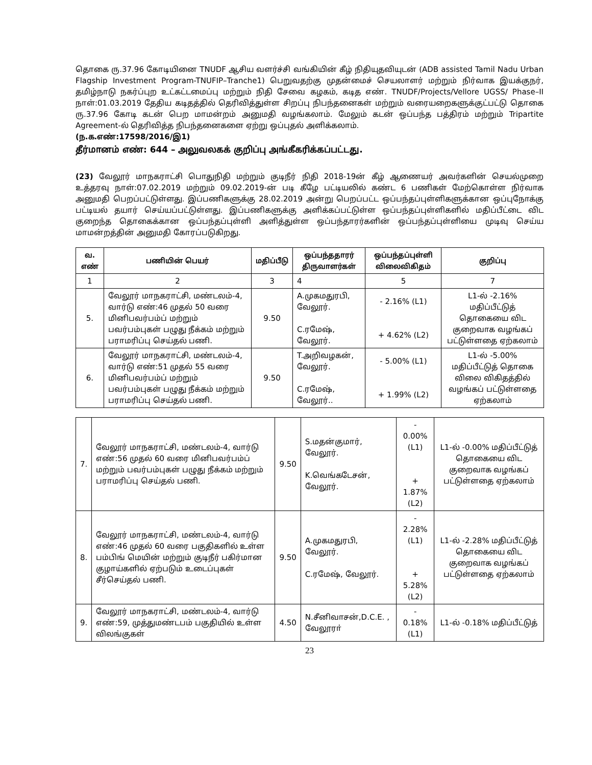தொகை ரு.37.96 கோடியினை TNUDF ஆசிய வளர்ச்சி வங்கியின் கீழ் நிதியுதவியுடன் (ADB assisted Tamil Nadu Urban Flagship Investment Program-TNUFIP–Tranche1) பெறுவதற்கு முதன்மைச் செயலாளர் மற்றும் நிர்வாக இயக்குநர், தமிழ்நாடு நகர்ப்புற உட்கட்டமைப்பு மற்றும் நிதி சேவை கழகம், கடித எண். TNUDF/Projects/Vellore UGSS/ Phase–II நாள்:01.03.2019 தேதிய கடிதத்தில் தெரிவித்துள்ள சிறப்பு நிபந்தனைகள் மற்றும் வரையறைகளுக்குட்பட்டு தொகை ரு.37.96 கோடி கடன் பெற மாமன்றம் அனுமதி வழங்கலாம். மேலும் கடன் ஒப்பந்த பத்திரம் மற்றும் Tripartite Agreement-ல் தெரிவித்த நிபந்தனைகளை ஏற்று ஒப்புதல் அளிக்கலாம்.
(ந.க.எண்:17598/2016/இ1)
தீர்மானம் எண்: 644 – அலுவலகக் குறிப்பு அங்கீகரிக்கப்பட்டது.
(23) வேலூர் மாநகராட்சி பொதுநிதி மற்றும் குடிநீர் நிதி 2018-19ன் கீழ் ஆணையர் அவர்களின் செயல்முறை உத்தரவு நாள்:07.02.2019 மற்றும் 09.02.2019-ன் படி கீழே பட்டியலில் கண்ட 6 பணிகள் மேற்கொள்ள நிர்வாக அனுமதி பெறப்பட்டுள்ளது. இப்பணிகளுக்கு 28.02.2019 அன்று பெறப்பட்ட ஒப்பந்தப்புள்ளிகளுக்கான ஒப்புநோக்கு பட்டியல் தயார் செய்யப்பட்டுள்ளது. இப்பணிகளுக்கு அளிக்கப்பட்டுள்ள ஒப்பந்தப்புள்ளிகளில் மதிப்பீட்டை விட குறைந்த தொகைக்கான ஒப்பந்தப்புள்ளி அளித்துள்ள ஒப்பந்தாரர்களின் ஒப்பந்தப்புள்ளியை முடிவு செய்ய மாமன்றத்தின் அனுமதி கோரப்படுகிறது.
| வ. எண் | பணியின் பெயர் | மதிப்பீடு | ஒப்பந்ததாரர் திருவாளர்கள் | ஒப்பந்தப்புள்ளி விலைவிகிதம் | குறிப்பு |
| --- | --- | --- | --- | --- | --- |
| 1 | 2 | 3 | 4 | 5 | 7 |
| 5. | வேலூர் மாநகராட்சி, மண்டலம்-4, வார்டு எண்:46 முதல் 50 வரை மினிபவர்பம்ப் மற்றும் பவர்பம்புகள் பழுது நீக்கம் மற்றும் பராமரிப்பு செய்தல் பணி. | 9.50 | A.முகமதுரபி, வேலூர். C.ரமேஷ், வேலூர். | - 2.16% (L1) + 4.62% (L2) | L1-ல் -2.16% மதிப்பீட்டுத் தொகையை விட குறைவாக வழங்கப் பட்டுள்ளதை ஏற்கலாம் |
| 6. | வேலூர் மாநகராட்சி, மண்டலம்-4, வார்டு எண்:51 முதல் 55 வரை மினிபவர்பம்ப் மற்றும் பவர்பம்புகள் பழுது நீக்கம் மற்றும் பராமரிப்பு செய்தல் பணி. | 9.50 | T.அறிவழகன், வேலூர். C.ரமேஷ், வேலூர்.. | - 5.00% (L1) + 1.99% (L2) | L1-ல் -5.00% மதிப்பீட்டுத் தொகை விலை விகிதத்தில் வழங்கப் பட்டுள்ளதை ஏற்கலாம் |
| 7. | வேலூர் மாநகராட்சி, மண்டலம்-4, வார்டு எண்:56 முதல் 60 வரை மினிபவர்பம்ப் மற்றும் பவர்பம்புகள் பழுது நீக்கம் மற்றும் பராமரிப்பு செய்தல் பணி. | 9.50 | S.மதன்குமார், வேலூர். K.வெங்கடேசன், வேலூர். | - 0.00% (L1) + 1.87% (L2) | L1-ல் -0.00% மதிப்பீட்டுத் தொகையை விட குறைவாக வழங்கப் பட்டுள்ளதை ஏற்கலாம் |
| 8. | வேலூர் மாநகராட்சி, மண்டலம்-4, வார்டு எண்:46 முதல் 60 வரை பகுதிகளில் உள்ள பம்பிங் மெயின் மற்றும் குடிநீர் பகிர்மான குழாய்களில் ஏற்படும் உடைப்புகள் சீர்செய்தல் பணி. | 9.50 | A.முகமதுரபி, வேலூர். C.ரமேஷ், வேலூர். | - 2.28% (L1) + 5.28% (L2) | L1-ல் -2.28% மதிப்பீட்டுத் தொகையை விட குறைவாக வழங்கப் பட்டுள்ளதை ஏற்கலாம் |
| 9. | வேலூர் மாநகராட்சி, மண்டலம்-4, வார்டு எண்:59, முத்துமண்டபம் பகுதியில் உள்ள விலங்குகள் | 4.50 | N.சீனிவாசன்,D.C.E. , வேலூரா் | - 0.18% (L1) | L1-ல் -0.18% மதிப்பீட்டுத் |
23